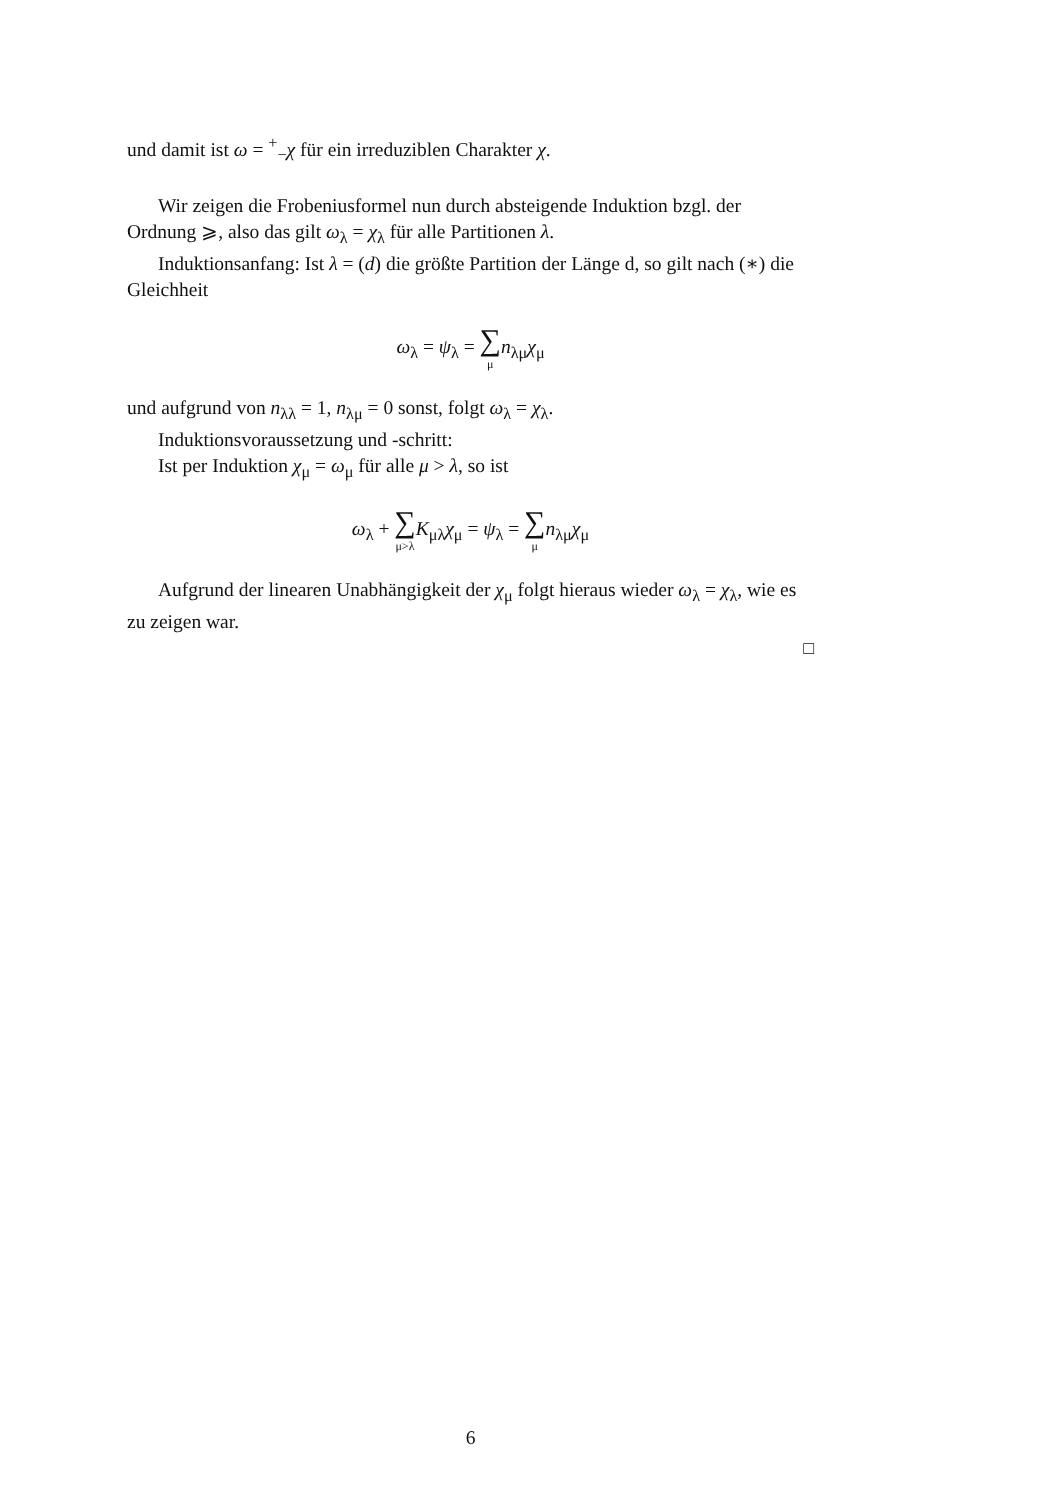und damit ist ω = <sup>+</sup><sub>−</sub>χ für ein irreduziblen Charakter χ.
Wir zeigen die Frobeniusformel nun durch absteigende Induktion bzgl. der Ordnung ⩾, also das gilt ω<sub>λ</sub> = χ<sub>λ</sub> für alle Partitionen λ.
Induktionsanfang: Ist λ = (d) die größte Partition der Länge d, so gilt nach (∗) die Gleichheit
ω<sub>λ</sub> = ψ<sub>λ</sub> = ∑ μ n<sub>λμ</sub>χ<sub>μ</sub>
und aufgrund von n<sub>λλ</sub> = 1, n<sub>λμ</sub> = 0 sonst, folgt ω<sub>λ</sub> = χ<sub>λ</sub>.
Induktionsvoraussetzung und -schritt:
Ist per Induktion χ<sub>μ</sub> = ω<sub>μ</sub> für alle μ > λ, so ist
ω<sub>λ</sub> + ∑ μ>λ K<sub>μλ</sub>χ<sub>μ</sub> = ψ<sub>λ</sub> = ∑ μ n<sub>λμ</sub>χ<sub>μ</sub>
Aufgrund der linearen Unabhängigkeit der χ<sub>μ</sub> folgt hieraus wieder ω<sub>λ</sub> = χ<sub>λ</sub>, wie es zu zeigen war.
□
6